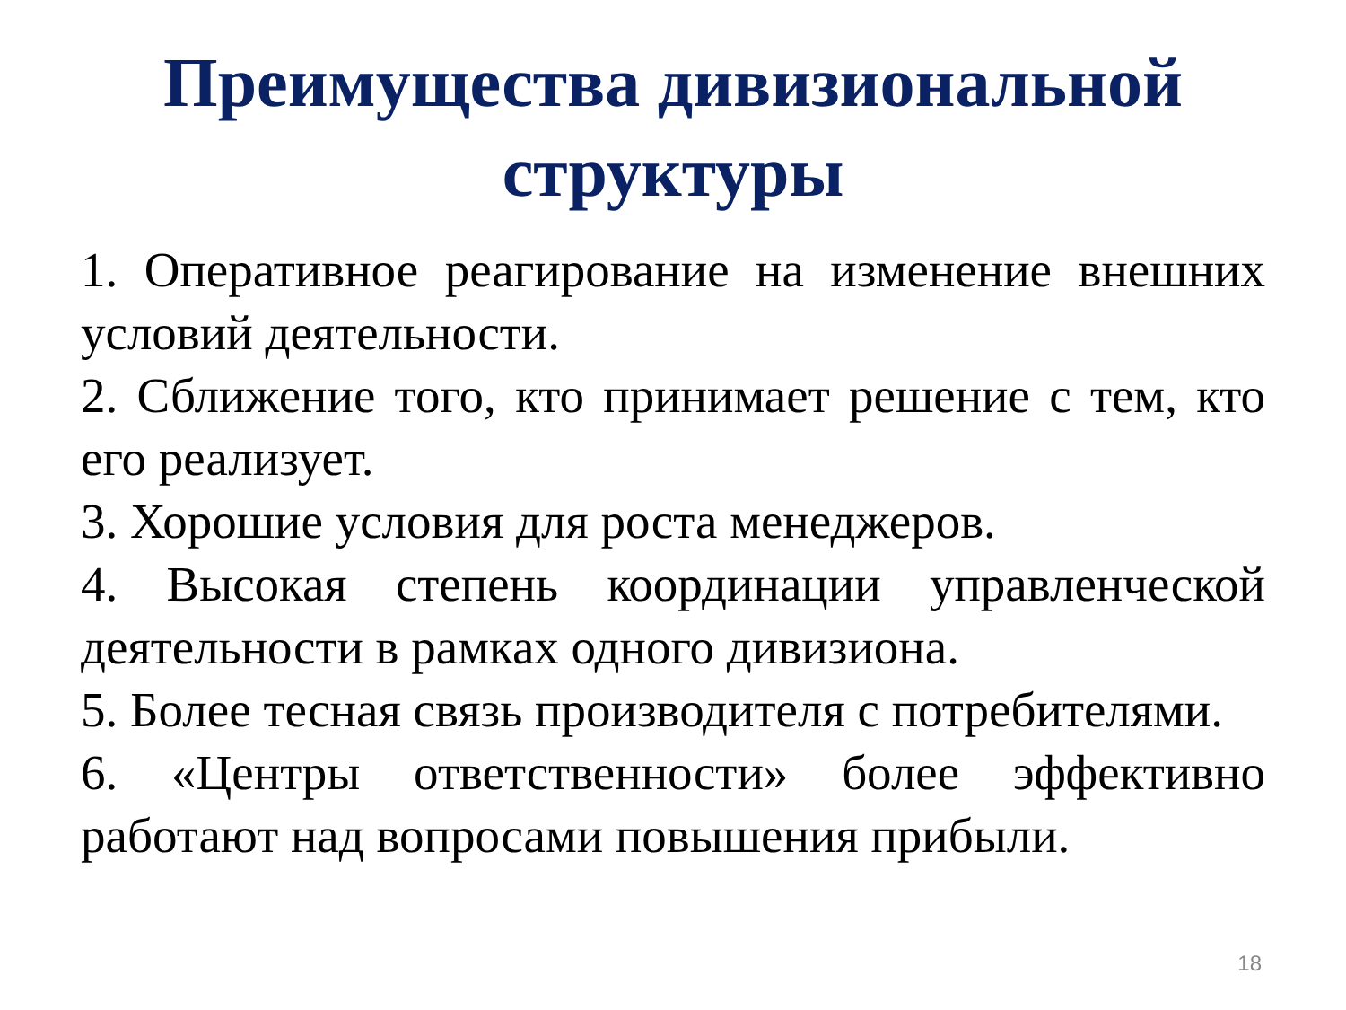Преимущества дивизиональной структуры
1. Оперативное реагирование на изменение внешних условий деятельности.
2. Сближение того, кто принимает решение с тем, кто его реализует.
3. Хорошие условия для роста менеджеров.
4. Высокая степень координации управленческой деятельности в рамках одного дивизиона.
5. Более тесная связь производителя с потребителями.
6. «Центры ответственности» более эффективно работают над вопросами повышения прибыли.
18